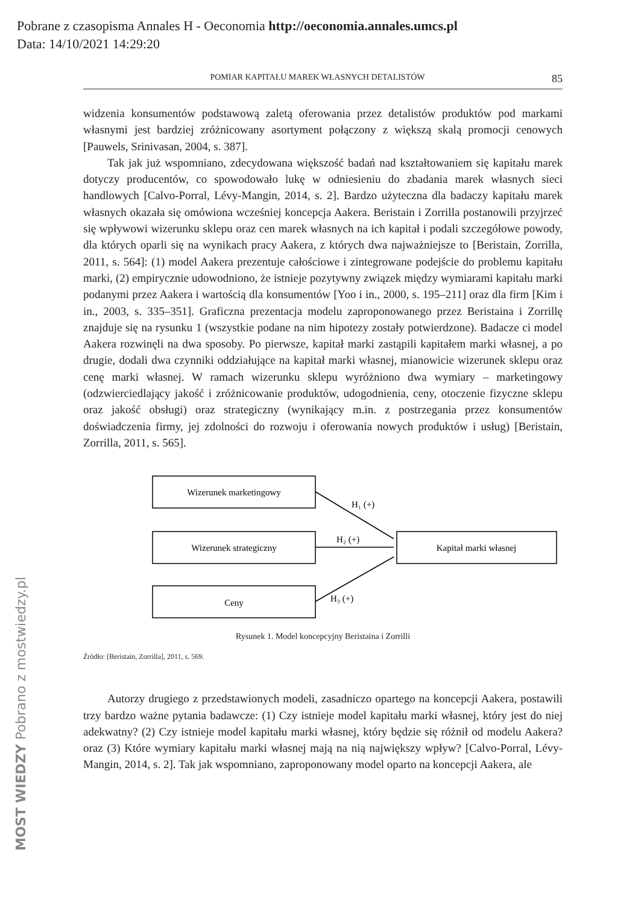Pobrane z czasopisma Annales H - Oeconomia http://oeconomia.annales.umcs.pl
Data: 14/10/2021 14:29:20
MOST WIEDZY Pobrano z mostwiedzy.pl
POMIAR KAPITAŁU MAREK WŁASNYCH DETALISTÓW 85
widzenia konsumentów podstawową zaletą oferowania przez detalistów produktów pod markami własnymi jest bardziej zróżnicowany asortyment połączony z większą skalą promocji cenowych [Pauwels, Srinivasan, 2004, s. 387].
Tak jak już wspomniano, zdecydowana większość badań nad kształtowaniem się kapitału marek dotyczy producentów, co spowodowało lukę w odniesieniu do zbadania marek własnych sieci handlowych [Calvo-Porral, Lévy-Mangin, 2014, s. 2]. Bardzo użyteczna dla badaczy kapitału marek własnych okazała się omówiona wcześniej koncepcja Aakera. Beristain i Zorrilla postanowili przyjrzeć się wpływowi wizerunku sklepu oraz cen marek własnych na ich kapitał i podali szczegółowe powody, dla których oparli się na wynikach pracy Aakera, z których dwa najważniejsze to [Beristain, Zorrilla, 2011, s. 564]: (1) model Aakera prezentuje całościowe i zintegrowane podejście do problemu kapitału marki, (2) empirycznie udowodniono, że istnieje pozytywny związek między wymiarami kapitału marki podanymi przez Aakera i wartością dla konsumentów [Yoo i in., 2000, s. 195–211] oraz dla firm [Kim i in., 2003, s. 335–351]. Graficzna prezentacja modelu zaproponowanego przez Beristaina i Zorrillę znajduje się na rysunku 1 (wszystkie podane na nim hipotezy zostały potwierdzone). Badacze ci model Aakera rozwinęli na dwa sposoby. Po pierwsze, kapitał marki zastąpili kapitałem marki własnej, a po drugie, dodali dwa czynniki oddziałujące na kapitał marki własnej, mianowicie wizerunek sklepu oraz cenę marki własnej. W ramach wizerunku sklepu wyróżniono dwa wymiary – marketingowy (odzwierciedlający jakość i zróżnicowanie produktów, udogodnienia, ceny, otoczenie fizyczne sklepu oraz jakość obsługi) oraz strategiczny (wynikający m.in. z postrzegania przez konsumentów doświadczenia firmy, jej zdolności do rozwoju i oferowania nowych produktów i usług) [Beristain, Zorrilla, 2011, s. 565].
Wizerunek marketingowy
Wizerunek strategiczny
Ceny
Kapitał marki własnej
H₁ (+)
H₂ (+)
H₃ (+)
Rysunek 1. Model koncepcyjny Beristaina i Zorrilli
Źródło: [Beristain, Zorrilla], 2011, s. 569.
Autorzy drugiego z przedstawionych modeli, zasadniczo opartego na koncepcji Aakera, postawili trzy bardzo ważne pytania badawcze: (1) Czy istnieje model kapitału marki własnej, który jest do niej adekwatny? (2) Czy istnieje model kapitału marki własnej, który będzie się różnił od modelu Aakera? oraz (3) Które wymiary kapitału marki własnej mają na nią największy wpływ? [Calvo-Porral, Lévy-Mangin, 2014, s. 2]. Tak jak wspomniano, zaproponowany model oparto na koncepcji Aakera, ale